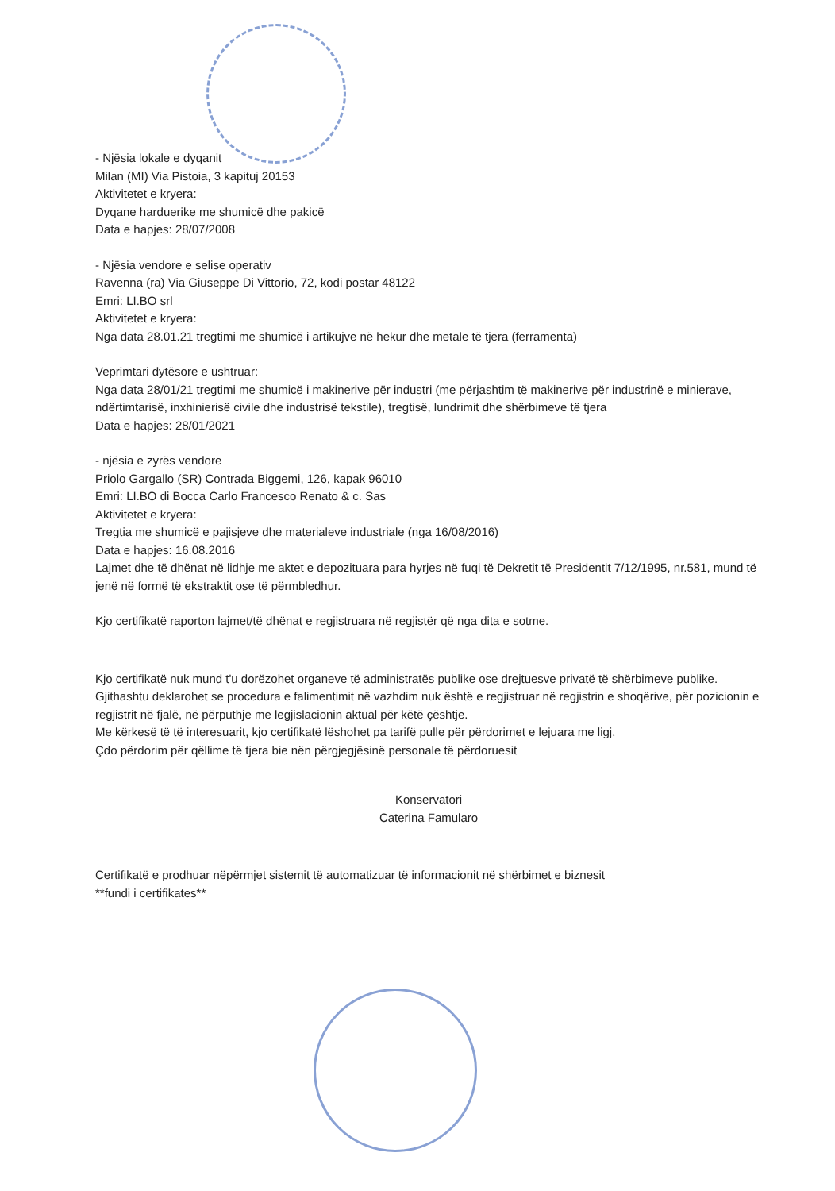- Njësia lokale e dyqanit
Milan (MI) Via Pistoia, 3 kapituj 20153
Aktivitetet e kryera:
Dyqane harduerike me shumicë dhe pakicë
Data e hapjes: 28/07/2008
- Njësia vendore e selise operativ
Ravenna (ra) Via Giuseppe Di Vittorio, 72, kodi postar 48122
Emri: LI.BO srl
Aktivitetet e kryera:
Nga data 28.01.21 tregtimi me shumicë i artikujve në hekur dhe metale të tjera (ferramenta)
Veprimtari dytësore e ushtruar:
Nga data 28/01/21 tregtimi me shumicë i makinerive për industri (me përjashtim të makinerive për industrinë e minierave, ndërtimtarisë, inxhinierisë civile dhe industrisë tekstile), tregtisë, lundrimit dhe shërbimeve të tjera
Data e hapjes: 28/01/2021
- njësia e zyrës vendore
Priolo Gargallo (SR) Contrada Biggemi, 126, kapak 96010
Emri: LI.BO di Bocca Carlo Francesco Renato & c. Sas
Aktivitetet e kryera:
Tregtia me shumicë e pajisjeve dhe materialeve industriale (nga 16/08/2016)
Data e hapjes: 16.08.2016
Lajmet dhe të dhënat në lidhje me aktet e depozituara para hyrjes në fuqi të Dekretit të Presidentit 7/12/1995, nr.581, mund të jenë në formë të ekstraktit ose të përmbledhur.
Kjo certifikatë raporton lajmet/të dhënat e regjistruara në regjistër që nga dita e sotme.
Kjo certifikatë nuk mund t'u dorëzohet organeve të administratës publike ose drejtuesve privatë të shërbimeve publike.
Gjithashtu deklarohet se procedura e falimentimit në vazhdim nuk është e regjistruar në regjistrin e shoqërive, për pozicionin e regjistrit në fjalë, në përputhje me legjislacionin aktual për këtë çështje.
Me kërkesë të të interesuarit, kjo certifikatë lëshohet pa tarifë pulle për përdorimet e lejuara me ligj.
Çdo përdorim për qëllime të tjera bie nën përgjegjësinë personale të përdoruesit
Konservatori
Caterina Famularo
Certifikatë e prodhuar nëpërmjet sistemit të automatizuar të informacionit në shërbimet e biznesit
**fundi i certifikates**